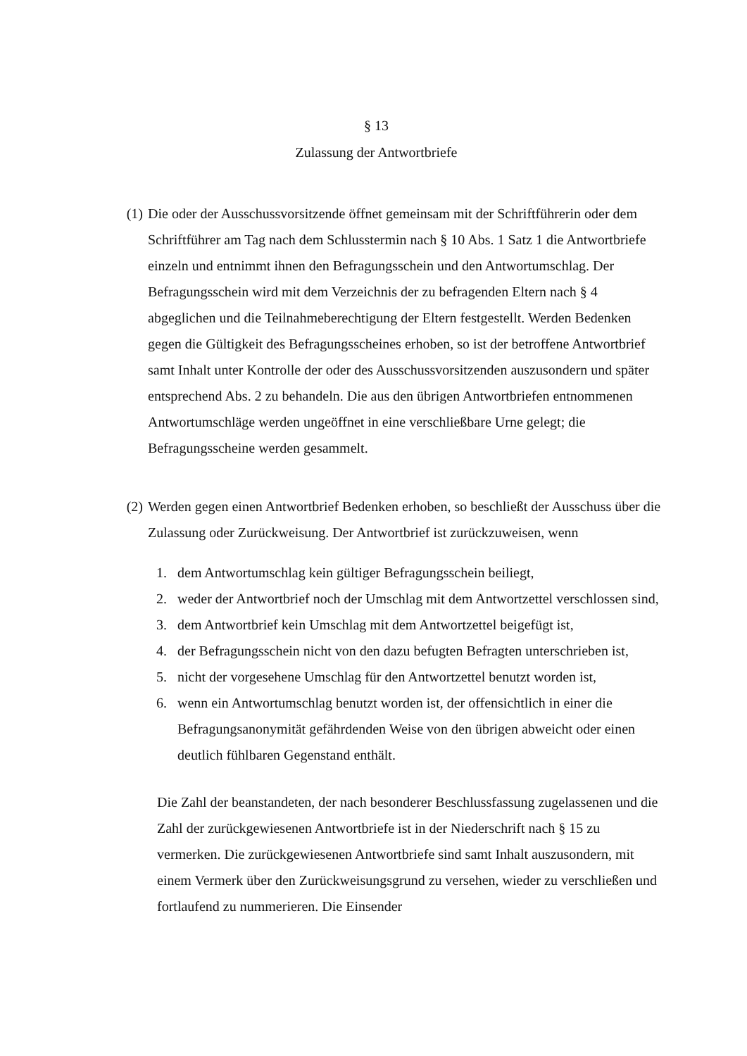§ 13
Zulassung der Antwortbriefe
(1) Die oder der Ausschussvorsitzende öffnet gemeinsam mit der Schriftführerin oder dem Schriftführer am Tag nach dem Schlusstermin nach § 10 Abs. 1 Satz 1 die Antwortbriefe einzeln und entnimmt ihnen den Befragungsschein und den Antwortumschlag. Der Befragungsschein wird mit dem Verzeichnis der zu befragenden Eltern nach § 4 abgeglichen und die Teilnahmeberechtigung der Eltern festgestellt. Werden Bedenken gegen die Gültigkeit des Befragungsscheines erhoben, so ist der betroffene Antwortbrief samt Inhalt unter Kontrolle der oder des Ausschussvorsitzenden auszusondern und später entsprechend Abs. 2 zu behandeln. Die aus den übrigen Antwortbriefen entnommenen Antwortumschläge werden ungeöffnet in eine verschließbare Urne gelegt; die Befragungsscheine werden gesammelt.
(2) Werden gegen einen Antwortbrief Bedenken erhoben, so beschließt der Ausschuss über die Zulassung oder Zurückweisung. Der Antwortbrief ist zurückzuweisen, wenn
1. dem Antwortumschlag kein gültiger Befragungsschein beiliegt,
2. weder der Antwortbrief noch der Umschlag mit dem Antwortzettel verschlossen sind,
3. dem Antwortbrief kein Umschlag mit dem Antwortzettel beigefügt ist,
4. der Befragungsschein nicht von den dazu befugten Befragten unterschrieben ist,
5. nicht der vorgesehene Umschlag für den Antwortzettel benutzt worden ist,
6. wenn ein Antwortumschlag benutzt worden ist, der offensichtlich in einer die Befragungsanonymität gefährdenden Weise von den übrigen abweicht oder einen deutlich fühlbaren Gegenstand enthält.
Die Zahl der beanstandeten, der nach besonderer Beschlussfassung zugelassenen und die Zahl der zurückgewiesenen Antwortbriefe ist in der Niederschrift nach § 15 zu vermerken. Die zurückgewiesenen Antwortbriefe sind samt Inhalt auszusondern, mit einem Vermerk über den Zurückweisungsgrund zu versehen, wieder zu verschließen und fortlaufend zu nummerieren. Die Einsender